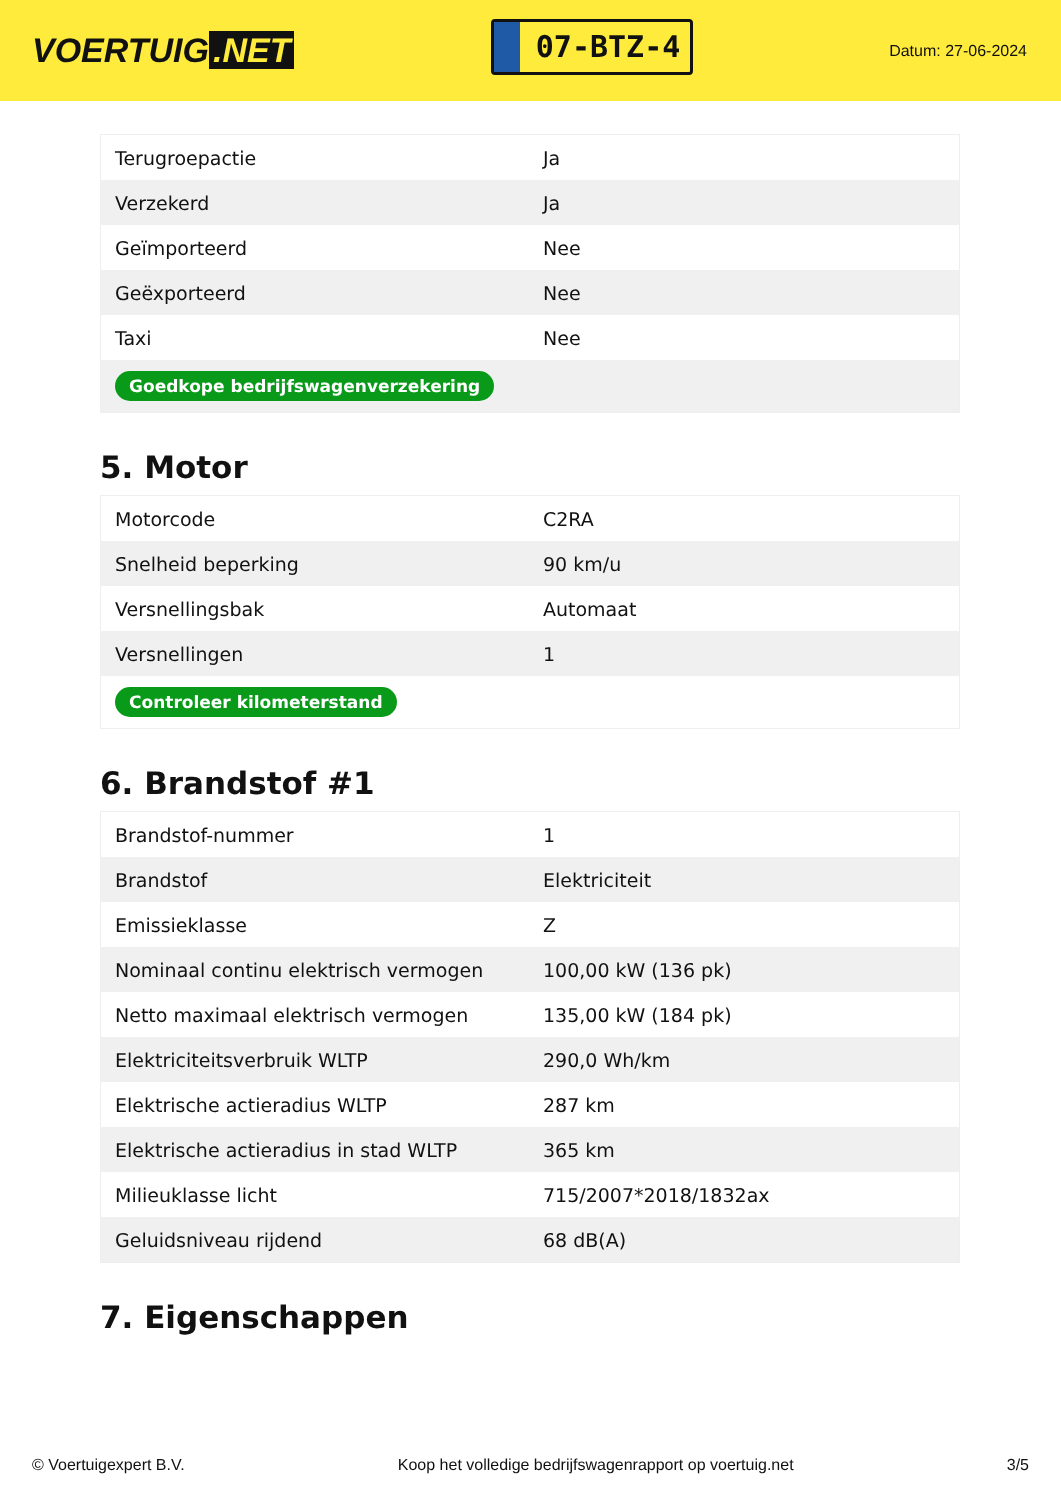VOERTUIG.NET
07-BTZ-4
Datum: 27-06-2024
| Terugroepactie | Ja |
| Verzekerd | Ja |
| Geïmporteerd | Nee |
| Geëxporteerd | Nee |
| Taxi | Nee |
| Goedkope bedrijfswagenverzekering | |
5. Motor
| Motorcode | C2RA |
| Snelheid beperking | 90 km/u |
| Versnellingsbak | Automaat |
| Versnellingen | 1 |
| Controleer kilometerstand | |
6. Brandstof #1
| Brandstof-nummer | 1 |
| Brandstof | Elektriciteit |
| Emissieklasse | Z |
| Nominaal continu elektrisch vermogen | 100,00 kW (136 pk) |
| Netto maximaal elektrisch vermogen | 135,00 kW (184 pk) |
| Elektriciteitsverbruik WLTP | 290,0 Wh/km |
| Elektrische actieradius WLTP | 287 km |
| Elektrische actieradius in stad WLTP | 365 km |
| Milieuklasse licht | 715/2007*2018/1832ax |
| Geluidsniveau rijdend | 68 dB(A) |
7. Eigenschappen
© Voertuigexpert B.V. Koop het volledige bedrijfswagenrapport op voertuig.net 3/5